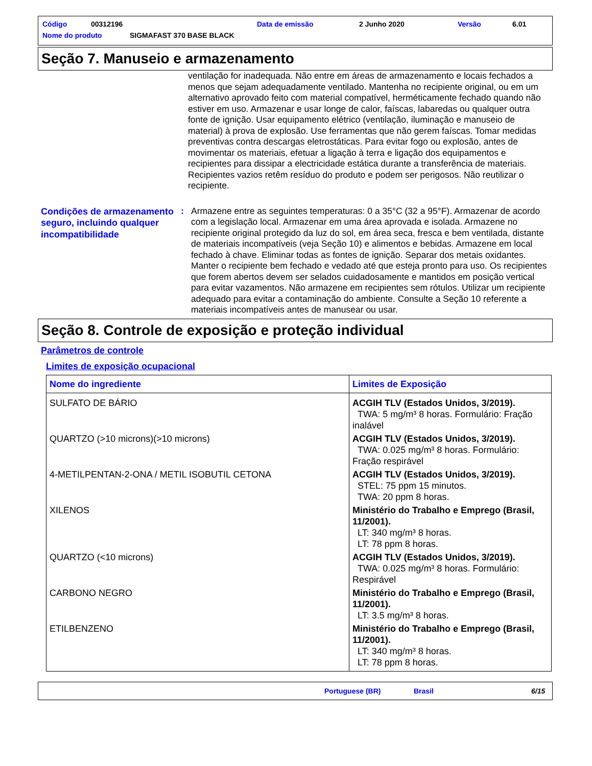Código 00312196 Data de emissão 2 Junho 2020 Versão 6.01
Nome do produto SIGMAFAST 370 BASE BLACK
Seção 7. Manuseio e armazenamento
ventilação for inadequada. Não entre em áreas de armazenamento e locais fechados a menos que sejam adequadamente ventilado. Mantenha no recipiente original, ou em um alternativo aprovado feito com material compatível, herméticamente fechado quando não estiver em uso. Armazenar e usar longe de calor, faíscas, labaredas ou qualquer outra fonte de ignição. Usar equipamento elétrico (ventilação, iluminação e manuseio de material) à prova de explosão. Use ferramentas que não gerem faíscas. Tomar medidas preventivas contra descargas eletrostáticas. Para evitar fogo ou explosão, antes de movimentar os materiais, efetuar a ligação à terra e ligação dos equipamentos e recipientes para dissipar a electricidade estática durante a transferência de materiais. Recipientes vazios retêm resíduo do produto e podem ser perigosos. Não reutilizar o recipiente.
Condições de armazenamento seguro, incluindo qualquer incompatibilidade
:
Armazene entre as seguintes temperaturas: 0 a 35°C (32 a 95°F). Armazenar de acordo com a legislação local. Armazenar em uma área aprovada e isolada. Armazene no recipiente original protegido da luz do sol, em área seca, fresca e bem ventilada, distante de materiais incompatíveis (veja Seção 10) e alimentos e bebidas. Armazene em local fechado à chave. Eliminar todas as fontes de ignição. Separar dos metais oxidantes. Manter o recipiente bem fechado e vedado até que esteja pronto para uso. Os recipientes que forem abertos devem ser selados cuidadosamente e mantidos em posição vertical para evitar vazamentos. Não armazene em recipientes sem rótulos. Utilizar um recipiente adequado para evitar a contaminação do ambiente. Consulte a Seção 10 referente a materiais incompatíveis antes de manusear ou usar.
Seção 8. Controle de exposição e proteção individual
Parâmetros de controle
Limites de exposição ocupacional
| Nome do ingrediente | Limites de Exposição |
| --- | --- |
| SULFATO DE BÁRIO | ACGIH TLV (Estados Unidos, 3/2019). TWA: 5 mg/m³ 8 horas. Formulário: Fração inalável |
| QUARTZO (>10 microns)(>10 microns) | ACGIH TLV (Estados Unidos, 3/2019). TWA: 0.025 mg/m³ 8 horas. Formulário: Fração respirável |
| 4-METILPENTAN-2-ONA / METIL ISOBUTIL CETONA | ACGIH TLV (Estados Unidos, 3/2019). STEL: 75 ppm 15 minutos. TWA: 20 ppm 8 horas. |
| XILENOS | Ministério do Trabalho e Emprego (Brasil, 11/2001). LT: 340 mg/m³ 8 horas. LT: 78 ppm 8 horas. |
| QUARTZO (<10 microns) | ACGIH TLV (Estados Unidos, 3/2019). TWA: 0.025 mg/m³ 8 horas. Formulário: Respirável |
| CARBONO NEGRO | Ministério do Trabalho e Emprego (Brasil, 11/2001). LT: 3.5 mg/m³ 8 horas. |
| ETILBENZENO | Ministério do Trabalho e Emprego (Brasil, 11/2001). LT: 340 mg/m³ 8 horas. LT: 78 ppm 8 horas. |
Portuguese (BR) Brasil 6/15